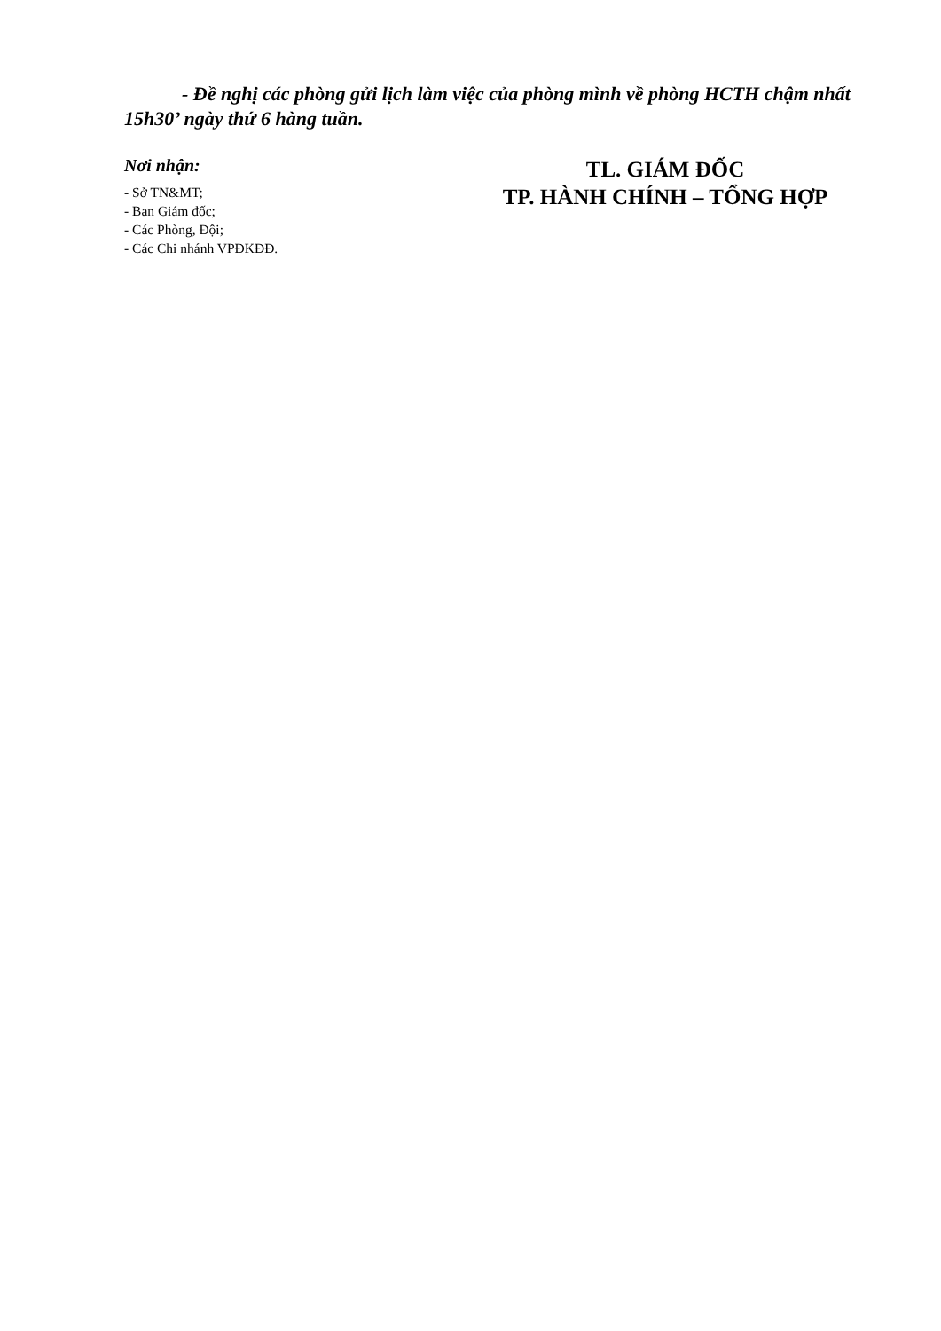- Đề nghị các phòng gửi lịch làm việc của phòng mình về phòng HCTH chậm nhất 15h30’ ngày thứ 6 hàng tuần.
Nơi nhận:
- Sở TN&MT;
- Ban Giám đốc;
- Các Phòng, Đội;
- Các Chi nhánh VPĐKĐĐ.
TL. GIÁM ĐỐC
TP. HÀNH CHÍNH – TỔNG HỢP